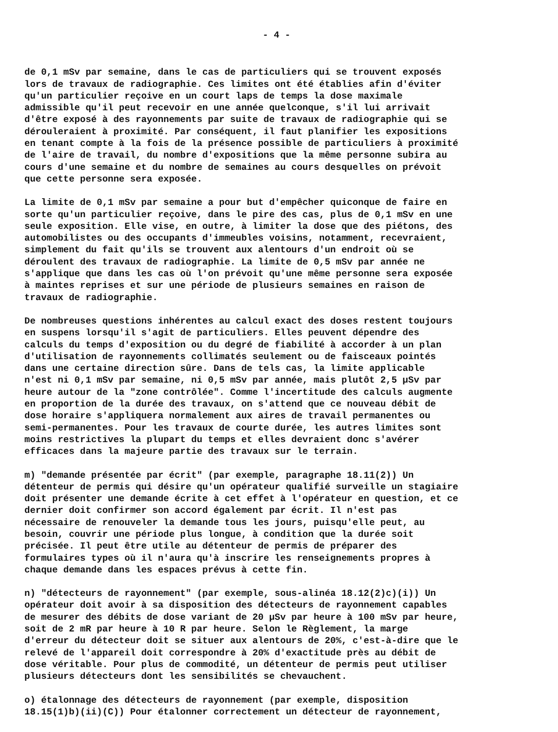- 4 -
de 0,1 mSv par semaine, dans le cas de particuliers qui se trouvent exposés lors de travaux de radiographie. Ces limites ont été établies afin d'éviter qu'un particulier reçoive en un court laps de temps la dose maximale admissible qu'il peut recevoir en une année quelconque, s'il lui arrivait d'être exposé à des rayonnements par suite de travaux de radiographie qui se dérouleraient à proximité. Par conséquent, il faut planifier les expositions en tenant compte à la fois de la présence possible de particuliers à proximité de l'aire de travail, du nombre d'expositions que la même personne subira au cours d'une semaine et du nombre de semaines au cours desquelles on prévoit que cette personne sera exposée.
La limite de 0,1 mSv par semaine a pour but d'empêcher quiconque de faire en sorte qu'un particulier reçoive, dans le pire des cas, plus de 0,1 mSv en une seule exposition. Elle vise, en outre, à limiter la dose que des piétons, des automobilistes ou des occupants d'immeubles voisins, notamment, recevraient, simplement du fait qu'ils se trouvent aux alentours d'un endroit où se déroulent des travaux de radiographie. La limite de 0,5 mSv par année ne s'applique que dans les cas où l'on prévoit qu'une même personne sera exposée à maintes reprises et sur une période de plusieurs semaines en raison de travaux de radiographie.
De nombreuses questions inhérentes au calcul exact des doses restent toujours en suspens lorsqu'il s'agit de particuliers. Elles peuvent dépendre des calculs du temps d'exposition ou du degré de fiabilité à accorder à un plan d'utilisation de rayonnements collimatés seulement ou de faisceaux pointés dans une certaine direction sûre. Dans de tels cas, la limite applicable n'est ni 0,1 mSv par semaine, ni 0,5 mSv par année, mais plutôt 2,5 µSv par heure autour de la "zone contrôlée". Comme l'incertitude des calculs augmente en proportion de la durée des travaux, on s'attend que ce nouveau débit de dose horaire s'appliquera normalement aux aires de travail permanentes ou semi-permanentes. Pour les travaux de courte durée, les autres limites sont moins restrictives la plupart du temps et elles devraient donc s'avérer efficaces dans la majeure partie des travaux sur le terrain.
m) "demande présentée par écrit" (par exemple, paragraphe 18.11(2)) Un détenteur de permis qui désire qu'un opérateur qualifié surveille un stagiaire doit présenter une demande écrite à cet effet à l'opérateur en question, et ce dernier doit confirmer son accord également par écrit. Il n'est pas nécessaire de renouveler la demande tous les jours, puisqu'elle peut, au besoin, couvrir une période plus longue, à condition que la durée soit précisée. Il peut être utile au détenteur de permis de préparer des formulaires types où il n'aura qu'à inscrire les renseignements propres à chaque demande dans les espaces prévus à cette fin.
n) "détecteurs de rayonnement" (par exemple, sous-alinéa 18.12(2)c)(i)) Un opérateur doit avoir à sa disposition des détecteurs de rayonnement capables de mesurer des débits de dose variant de 20 µSv par heure à 100 mSv par heure, soit de 2 mR par heure à 10 R par heure. Selon le Règlement, la marge d'erreur du détecteur doit se situer aux alentours de 20%, c'est-à-dire que le relevé de l'appareil doit correspondre à 20% d'exactitude près au débit de dose véritable. Pour plus de commodité, un détenteur de permis peut utiliser plusieurs détecteurs dont les sensibilités se chevauchent.
o) étalonnage des détecteurs de rayonnement (par exemple, disposition 18.15(1)b)(ii)(C)) Pour étalonner correctement un détecteur de rayonnement,